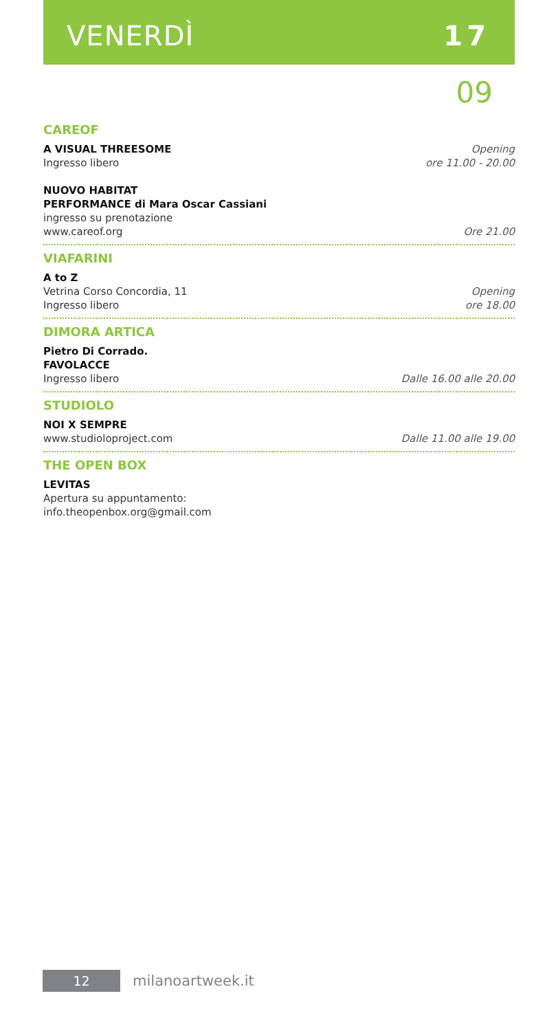VENERDÌ 17
09
CAREOF
A VISUAL THREESOME
Ingresso libero
Opening
ore 11.00 - 20.00
NUOVO HABITAT
PERFORMANCE di Mara Oscar Cassiani
ingresso su prenotazione
www.careof.org
Ore 21.00
VIAFARINI
A to Z
Vetrina Corso Concordia, 11
Ingresso libero
Opening
ore 18.00
DIMORA ARTICA
Pietro Di Corrado.
FAVOLACCE
Ingresso libero
Dalle 16.00 alle 20.00
STUDIOLO
NOI X SEMPRE
www.studioloproject.com
Dalle 11.00 alle 19.00
THE OPEN BOX
LEVITAS
Apertura su appuntamento:
info.theopenbox.org@gmail.com
12
milanoartweek.it